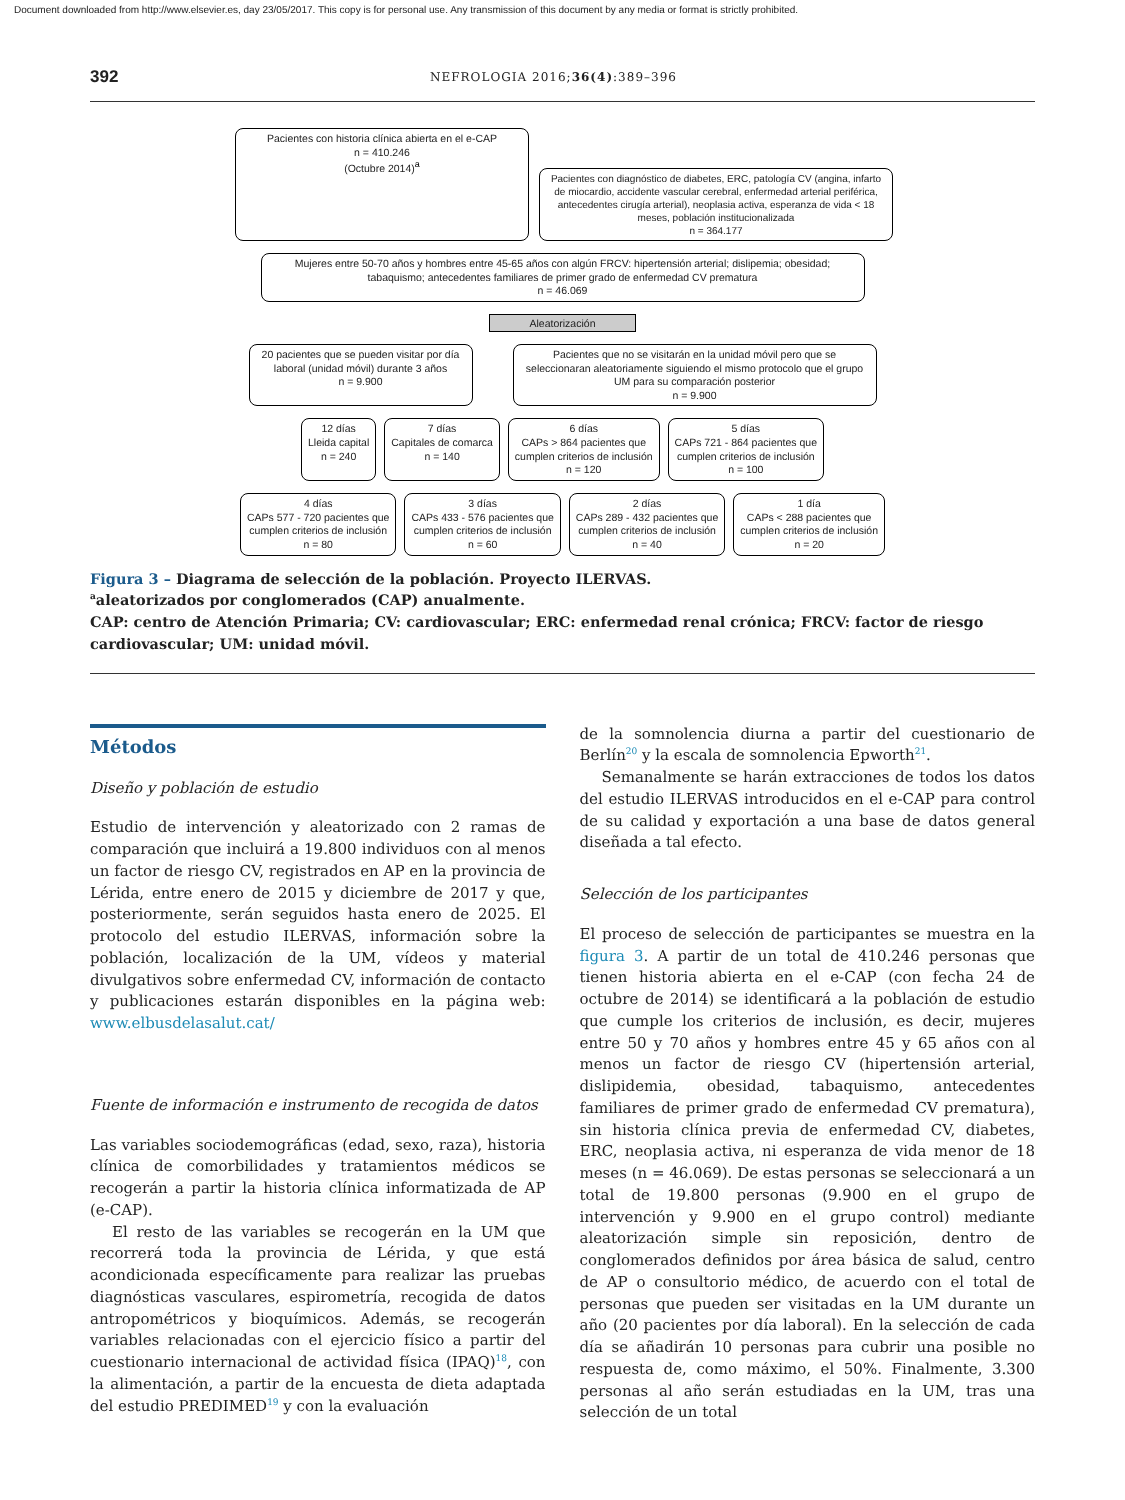Document downloaded from http://www.elsevier.es, day 23/05/2017. This copy is for personal use. Any transmission of this document by any media or format is strictly prohibited.
392 NEFROLOGIA 2016;36(4):389–396
Pacientes con historia clínica abierta en el e-CAP
n = 410.246
(Octubre 2014)<sup>a</sup>
Pacientes con diagnóstico de diabetes, ERC, patología CV (angina, infarto de miocardio, accidente vascular cerebral, enfermedad arterial periférica, antecedentes cirugía arterial), neoplasia activa, esperanza de vida < 18 meses, población institucionalizada
n = 364.177
Mujeres entre 50-70 años y hombres entre 45-65 años con algún FRCV: hipertensión arterial; dislipemia; obesidad; tabaquismo; antecedentes familiares de primer grado de enfermedad CV prematura
n = 46.069
Aleatorización
20 pacientes que se pueden visitar por día laboral (unidad móvil) durante 3 años
n = 9.900
Pacientes que no se visitarán en la unidad móvil pero que se seleccionaran aleatoriamente siguiendo el mismo protocolo que el grupo UM para su comparación posterior
n = 9.900
12 días
Lleida capital
n = 240
7 días
Capitales de comarca
n = 140
6 días
CAPs > 864 pacientes que
cumplen criterios de inclusión
n = 120
5 días
CAPs 721 - 864 pacientes que
cumplen criterios de inclusión
n = 100
4 días
CAPs 577 - 720 pacientes que
cumplen criterios de inclusión
n = 80
3 días
CAPs 433 - 576 pacientes que
cumplen criterios de inclusión
n = 60
2 días
CAPs 289 - 432 pacientes que
cumplen criterios de inclusión
n = 40
1 día
CAPs < 288 pacientes que
cumplen criterios de inclusión
n = 20
Figura 3 – Diagrama de selección de la población. Proyecto ILERVAS.
<sup>a</sup> aleatorizados por conglomerados (CAP) anualmente.
CAP: centro de Atención Primaria; CV: cardiovascular; ERC: enfermedad renal crónica; FRCV: factor de riesgo cardiovascular; UM: unidad móvil.
Métodos
Diseño y población de estudio
Estudio de intervención y aleatorizado con 2 ramas de comparación que incluirá a 19.800 individuos con al menos un factor de riesgo CV, registrados en AP en la provincia de Lérida, entre enero de 2015 y diciembre de 2017 y que, posteriormente, serán seguidos hasta enero de 2025. El protocolo del estudio ILERVAS, información sobre la población, localización de la UM, vídeos y material divulgativos sobre enfermedad CV, información de contacto y publicaciones estarán disponibles en la página web: www.elbusdelasalut.cat/
Fuente de información e instrumento de recogida de datos
Las variables sociodemográficas (edad, sexo, raza), historia clínica de comorbilidades y tratamientos médicos se recogerán a partir la historia clínica informatizada de AP (e-CAP).
El resto de las variables se recogerán en la UM que recorrerá toda la provincia de Lérida, y que está acondicionada específicamente para realizar las pruebas diagnósticas vasculares, espirometría, recogida de datos antropométricos y bioquímicos. Además, se recogerán variables relacionadas con el ejercicio físico a partir del cuestionario internacional de actividad física (IPAQ)<sup>18</sup>, con la alimentación, a partir de la encuesta de dieta adaptada del estudio PREDIMED<sup>19</sup> y con la evaluación
de la somnolencia diurna a partir del cuestionario de Berlín<sup>20</sup> y la escala de somnolencia Epworth<sup>21</sup>.
Semanalmente se harán extracciones de todos los datos del estudio ILERVAS introducidos en el e-CAP para control de su calidad y exportación a una base de datos general diseñada a tal efecto.
Selección de los participantes
El proceso de selección de participantes se muestra en la figura 3. A partir de un total de 410.246 personas que tienen historia abierta en el e-CAP (con fecha 24 de octubre de 2014) se identificará a la población de estudio que cumple los criterios de inclusión, es decir, mujeres entre 50 y 70 años y hombres entre 45 y 65 años con al menos un factor de riesgo CV (hipertensión arterial, dislipidemia, obesidad, tabaquismo, antecedentes familiares de primer grado de enfermedad CV prematura), sin historia clínica previa de enfermedad CV, diabetes, ERC, neoplasia activa, ni esperanza de vida menor de 18 meses (n = 46.069). De estas personas se seleccionará a un total de 19.800 personas (9.900 en el grupo de intervención y 9.900 en el grupo control) mediante aleatorización simple sin reposición, dentro de conglomerados definidos por área básica de salud, centro de AP o consultorio médico, de acuerdo con el total de personas que pueden ser visitadas en la UM durante un año (20 pacientes por día laboral). En la selección de cada día se añadirán 10 personas para cubrir una posible no respuesta de, como máximo, el 50%. Finalmente, 3.300 personas al año serán estudiadas en la UM, tras una selección de un total